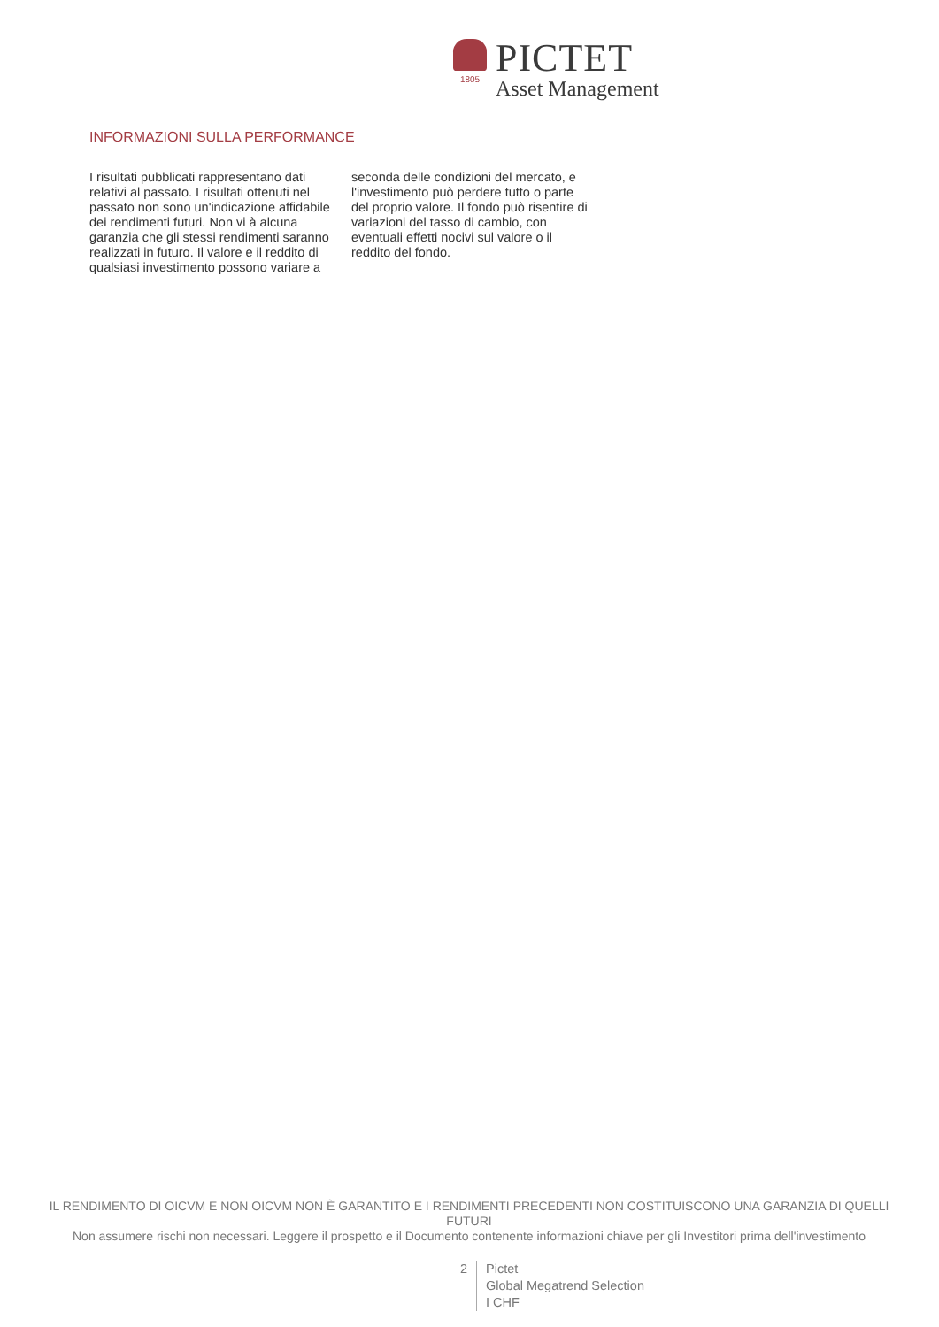1805
PICTET
Asset Management
INFORMAZIONI SULLA PERFORMANCE
I risultati pubblicati rappresentano dati relativi al passato. I risultati ottenuti nel passato non sono un'indicazione affidabile dei rendimenti futuri. Non vi à alcuna garanzia che gli stessi rendimenti saranno realizzati in futuro. Il valore e il reddito di qualsiasi investimento possono variare a seconda delle condizioni del mercato, e l'investimento può perdere tutto o parte del proprio valore. Il fondo può risentire di variazioni del tasso di cambio, con eventuali effetti nocivi sul valore o il reddito del fondo.
IL RENDIMENTO DI OICVM E NON OICVM NON È GARANTITO E I RENDIMENTI PRECEDENTI NON COSTITUISCONO UNA GARANZIA DI QUELLI FUTURI
Non assumere rischi non necessari. Leggere il prospetto e il Documento contenente informazioni chiave per gli Investitori prima dell'investimento
2 Pictet
Global Megatrend Selection
I CHF